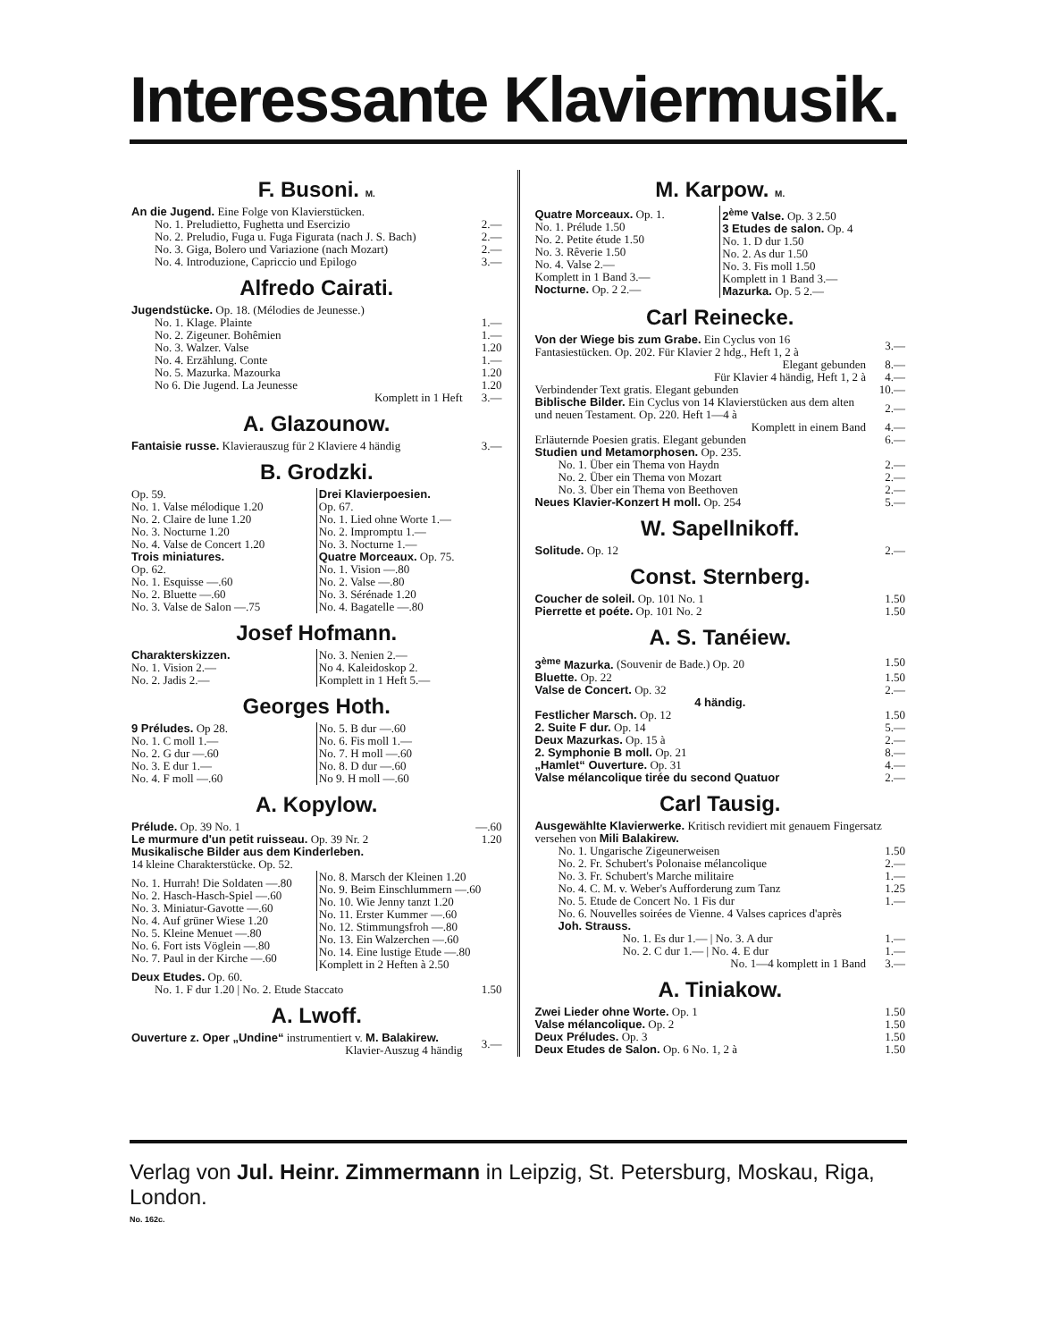Interessante Klaviermusik.
F. Busoni. M.
| An die Jugend. Eine Folge von Klavierstücken. | |
| No. 1. Preludietto, Fughetta und Esercizio | 2.— |
| No. 2. Preludio, Fuga u. Fuga Figurata (nach J. S. Bach) | 2.— |
| No. 3. Giga, Bolero und Variazione (nach Mozart) | 2.— |
| No. 4. Introduzione, Capriccio und Epilogo | 3.— |
Alfredo Cairati.
| Jugendstücke. Op. 18. (Mélodies de Jeunesse.) | |
| No. 1. Klage. Plainte | 1.— |
| No. 2. Zigeuner. Bohêmien | 1.— |
| No. 3. Walzer. Valse | 1.20 |
| No. 4. Erzählung. Conte | 1.— |
| No. 5. Mazurka. Mazourka | 1.20 |
| No 6. Die Jugend. La Jeunesse | 1.20 |
| Komplett in 1 Heft | 3.— |
A. Glazounow.
| Fantaisie russe. Klavierauszug für 2 Klaviere 4 händig | 3.— |
B. Grodzki.
| Op. 59. No. 1. Valse mélodique 1.20 No. 2. Claire de lune 1.20 No. 3. Nocturne 1.20 No. 4. Valse de Concert 1.20 Trois miniatures. Op. 62. No. 1. Esquisse —.60 No. 2. Bluette —.60 No. 3. Valse de Salon —.75 | Drei Klavierpoesien. Op. 67. No. 1. Lied ohne Worte 1.— No. 2. Impromptu 1.— No. 3. Nocturne 1.— Quatre Morceaux. Op. 75. No. 1. Vision —.80 No. 2. Valse —.80 No. 3. Sérénade 1.20 No. 4. Bagatelle —.80 |
Josef Hofmann.
| Charakterskizzen. No. 1. Vision 2.— No. 2. Jadis 2.— | No. 3. Nenien 2.— No 4. Kaleidoskop 2. Komplett in 1 Heft 5.— |
Georges Hoth.
| 9 Préludes. Op 28. No. 1. C moll 1.— No. 2. G dur —.60 No. 3. E dur 1.— No. 4. F moll —.60 | No. 5. B dur —.60 No. 6. Fis moll 1.— No. 7. H moll —.60 No. 8. D dur —.60 No 9. H moll —.60 |
A. Kopylow.
| Prélude. Op. 39 No. 1 | —.60 |
| Le murmure d'un petit ruisseau. Op. 39 Nr. 2 | 1.20 |
| Musikalische Bilder aus dem Kinderleben. 14 kleine Charakterstücke. Op. 52. | |
| No. 1. Hurrah! Die Soldaten —.80 No. 2. Hasch-Hasch-Spiel —.60 No. 3. Miniatur-Gavotte —.60 No. 4. Auf grüner Wiese 1.20 No. 5. Kleine Menuet —.80 No. 6. Fort ists Vöglein —.80 No. 7. Paul in der Kirche —.60 | No. 8. Marsch der Kleinen 1.20 No. 9. Beim Einschlummern —.60 No. 10. Wie Jenny tanzt 1.20 No. 11. Erster Kummer —.60 No. 12. Stimmungsfroh —.80 No. 13. Ein Walzerchen —.60 No. 14. Eine lustige Etude —.80 Komplett in 2 Heften à 2.50 |
| Deux Etudes. Op. 60. | |
| No. 1. F dur 1.20 / No. 2. Etude Staccato | 1.50 |
A. Lwoff.
| Ouverture z. Oper „Undine“ instrumentiert v. M. Balakirew. Klavier-Auszug 4 händig | 3.— |
M. Karpow. M.
| Quatre Morceaux. Op. 1. No. 1. Prélude 1.50 No. 2. Petite étude 1.50 No. 3. Rêverie 1.50 No. 4. Valse 2.— Komplett in 1 Band 3.— Nocturne. Op. 2 2.— | 2<sup>ème</sup> Valse. Op. 3 2.50 3 Etudes de salon. Op. 4 No. 1. D dur 1.50 No. 2. As dur 1.50 No. 3. Fis moll 1.50 Komplett in 1 Band 3.— Mazurka. Op. 5 2.— |
Carl Reinecke.
| Von der Wiege bis zum Grabe. Ein Cyclus von 16 Fantasiestücken. Op. 202. Für Klavier 2 hdg., Heft 1, 2 à | 3.— |
| Elegant gebunden | 8.— |
| Für Klavier 4 händig, Heft 1, 2 à | 4.— |
| Verbindender Text gratis. Elegant gebunden | 10.— |
| Biblische Bilder. Ein Cyclus von 14 Klavierstücken aus dem alten und neuen Testament. Op. 220. Heft 1—4 à | 2.— |
| Komplett in einem Band | 4.— |
| Erläuternde Poesien gratis. Elegant gebunden | 6.— |
| Studien und Metamorphosen. Op. 235. | |
| No. 1. Über ein Thema von Haydn | 2.— |
| No. 2. Über ein Thema von Mozart | 2.— |
| No. 3. Über ein Thema von Beethoven | 2.— |
| Neues Klavier-Konzert H moll. Op. 254 | 5.— |
W. Sapellnikoff.
| Solitude. Op. 12 | 2.— |
Const. Sternberg.
| Coucher de soleil. Op. 101 No. 1 | 1.50 |
| Pierrette et poéte. Op. 101 No. 2 | 1.50 |
A. S. Tanéiew.
| 3<sup>ème</sup> Mazurka. (Souvenir de Bade.) Op. 20 | 1.50 |
| Bluette. Op. 22 | 1.50 |
| Valse de Concert. Op. 32 | 2.— |
| 4 händig. | |
| Festlicher Marsch. Op. 12 | 1.50 |
| 2. Suite F dur. Op. 14 | 5.— |
| Deux Mazurkas. Op. 15 à | 2.— |
| 2. Symphonie B moll. Op. 21 | 8.— |
| „Hamlet“ Ouverture. Op. 31 | 4.— |
| Valse mélancolique tirée du second Quatuor | 2.— |
Carl Tausig.
| Ausgewählte Klavierwerke. Kritisch revidiert mit genauem Fingersatz versehen von Mili Balakirew. | |
| No. 1. Ungarische Zigeunerweisen | 1.50 |
| No. 2. Fr. Schubert's Polonaise mélancolique | 2.— |
| No. 3. Fr. Schubert's Marche militaire | 1.— |
| No. 4. C. M. v. Weber's Aufforderung zum Tanz | 1.25 |
| No. 5. Etude de Concert No. 1 Fis dur | 1.— |
| No. 6. Nouvelles soirées de Vienne. 4 Valses caprices d'après Joh. Strauss. | |
| No. 1. Es dur 1.— / No. 3. A dur | 1.— |
| No. 2. C dur 1.— / No. 4. E dur | 1.— |
| No. 1—4 komplett in 1 Band | 3.— |
A. Tiniakow.
| Zwei Lieder ohne Worte. Op. 1 | 1.50 |
| Valse mélancolique. Op. 2 | 1.50 |
| Deux Préludes. Op. 3 | 1.50 |
| Deux Etudes de Salon. Op. 6 No. 1, 2 à | 1.50 |
Verlag von Jul. Heinr. Zimmermann in Leipzig, St. Petersburg, Moskau, Riga, London.
No. 162c.